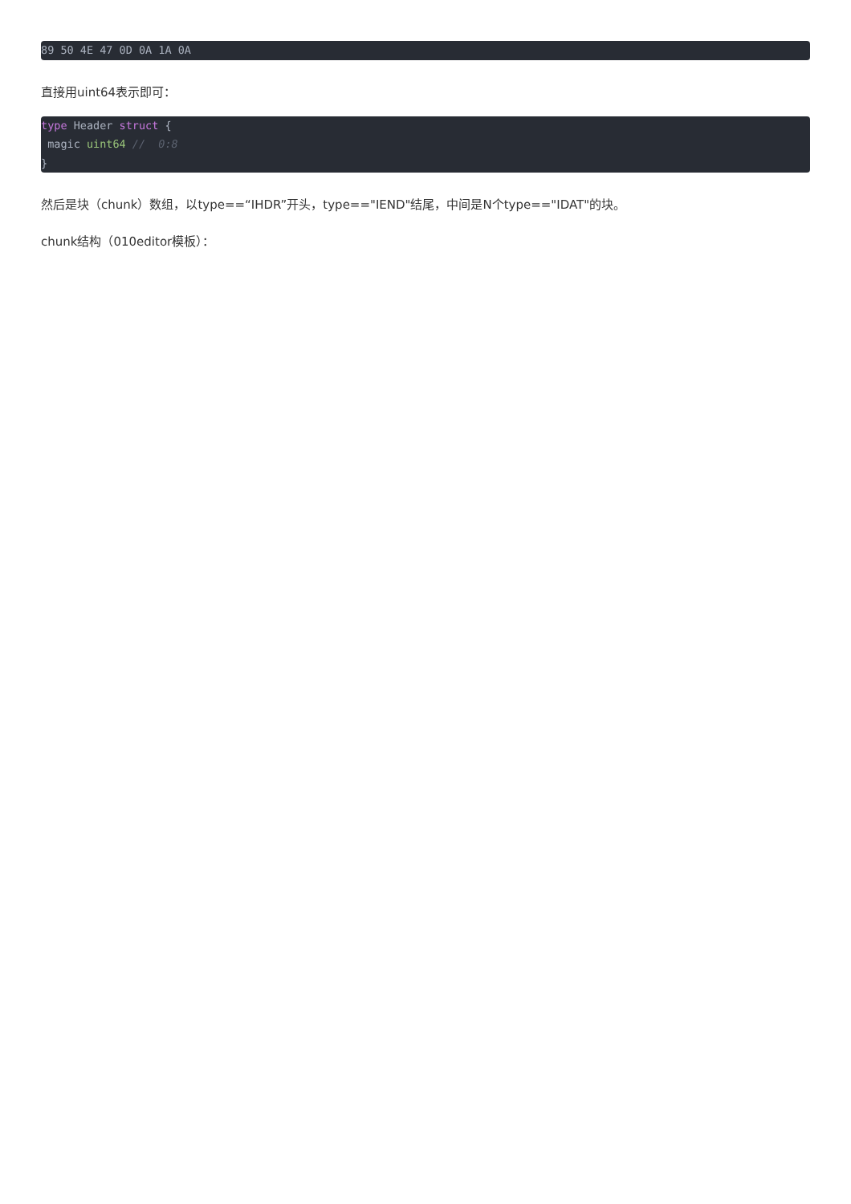89 50 4E 47 0D 0A 1A 0A
直接用uint64表示即可：
type Header struct {
 magic uint64 //  0:8
}
然后是块（chunk）数组，以type==“IHDR”开头，type=="IEND"结尾，中间是N个type=="IDAT"的块。
chunk结构（010editor模板）：